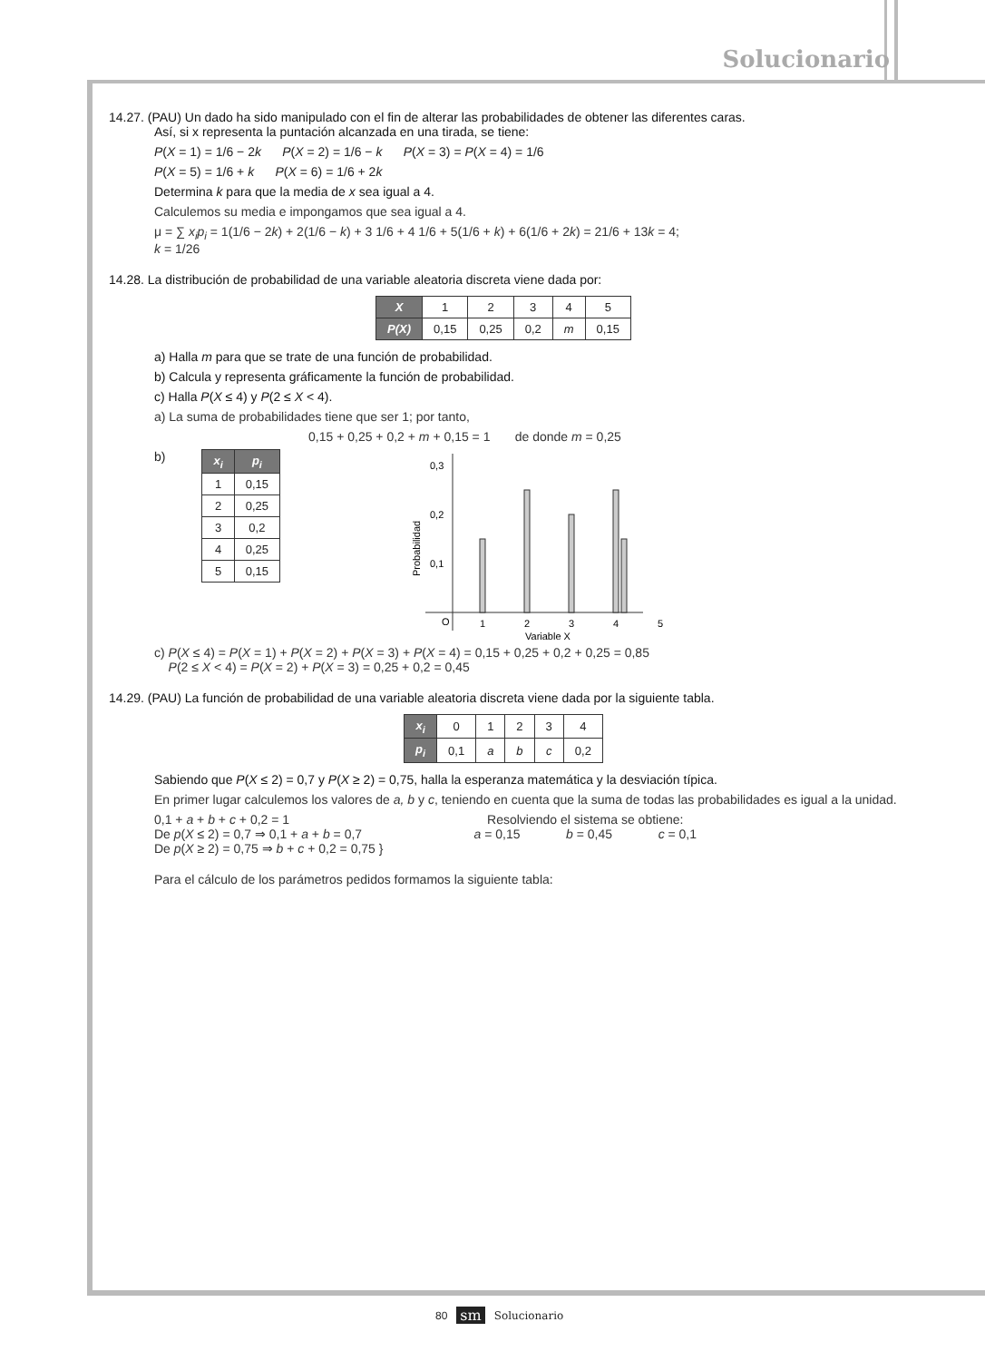Solucionario
14.27. (PAU) Un dado ha sido manipulado con el fin de alterar las probabilidades de obtener las diferentes caras.
Así, si x representa la puntación alcanzada en una tirada, se tiene:
P(X = 1) = 1/6 − 2k P(X = 2) = 1/6 − k P(X = 3) = P(X = 4) = 1/6
P(X = 5) = 1/6 + k P(X = 6) = 1/6 + 2k
Determina k para que la media de x sea igual a 4.
Calculemos su media e impongamos que sea igual a 4.
μ = ∑ x<sub>i</sub>p<sub>i</sub> = 1(1/6 − 2k) + 2(1/6 − k) + 3 1/6 + 4 1/6 + 5(1/6 + k) + 6(1/6 + 2k) = 21/6 + 13k = 4;
k = 1/26
14.28. La distribución de probabilidad de una variable aleatoria discreta viene dada por:
| X | 1 | 2 | 3 | 4 | 5 |
| P(X) | 0,15 | 0,25 | 0,2 | m | 0,15 |
a) Halla m para que se trate de una función de probabilidad.
b) Calcula y representa gráficamente la función de probabilidad.
c) Halla P(X ≤ 4) y P(2 ≤ X < 4).
a) La suma de probabilidades tiene que ser 1; por tanto,
0,15 + 0,25 + 0,2 + m + 0,15 = 1 de donde m = 0,25
b)
| x<sub>i</sub> | p<sub>i</sub> |
| --- | --- |
| 1 | 0,15 |
| 2 | 0,25 |
| 3 | 0,2 |
| 4 | 0,25 |
| 5 | 0,15 |
Probabilidad
0,3
0,2
0,1
O
1
2
3
4
5
Variable X
c) P(X ≤ 4) = P(X = 1) + P(X = 2) + P(X = 3) + P(X = 4) = 0,15 + 0,25 + 0,2 + 0,25 = 0,85
P(2 ≤ X < 4) = P(X = 2) + P(X = 3) = 0,25 + 0,2 = 0,45
14.29. (PAU) La función de probabilidad de una variable aleatoria discreta viene dada por la siguiente tabla.
| x<sub>i</sub> | 0 | 1 | 2 | 3 | 4 |
| p<sub>i</sub> | 0,1 | a | b | c | 0,2 |
Sabiendo que P(X ≤ 2) = 0,7 y P(X ≥ 2) = 0,75, halla la esperanza matemática y la desviación típica.
En primer lugar calculemos los valores de a, b y c, teniendo en cuenta que la suma de todas las probabilidades es igual a la unidad.
0,1 + a + b + c + 0,2 = 1
De p(X ≤ 2) = 0,7 ⇒ 0,1 + a + b = 0,7
De p(X ≥ 2) = 0,75 ⇒ b + c + 0,2 = 0,75 }
Resolviendo el sistema se obtiene:
a = 0,15 b = 0,45 c = 0,1
Para el cálculo de los parámetros pedidos formamos la siguiente tabla:
80 sm Solucionario